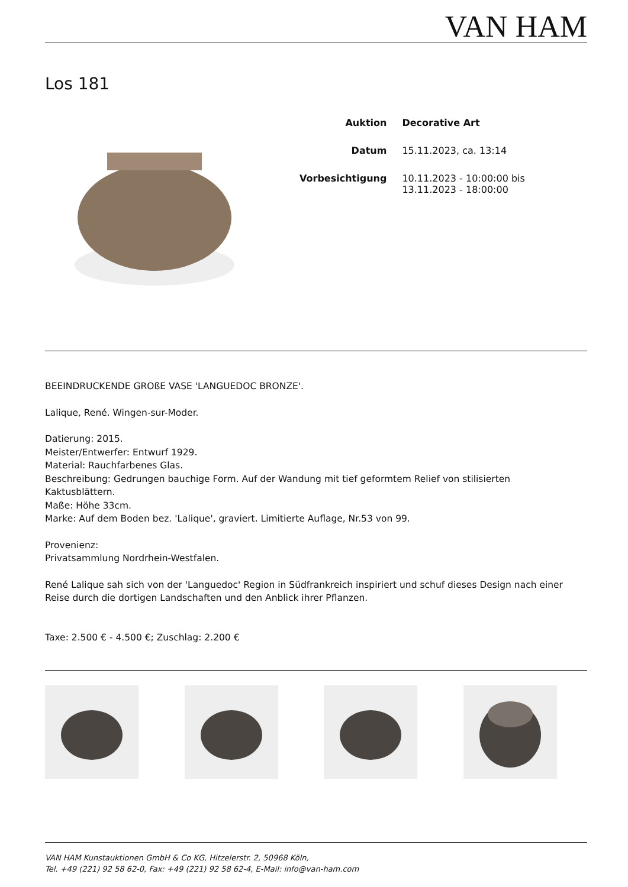VAN HAM
Los 181
| Auktion | Decorative Art |
| Datum | 15.11.2023, ca. 13:14 |
| Vorbesichtigung | 10.11.2023 - 10:00:00 bis 13.11.2023 - 18:00:00 |
BEEINDRUCKENDE GROßE VASE 'LANGUEDOC BRONZE'.
Lalique, René. Wingen-sur-Moder.
Datierung: 2015.
Meister/Entwerfer: Entwurf 1929.
Material: Rauchfarbenes Glas.
Beschreibung: Gedrungen bauchige Form. Auf der Wandung mit tief geformtem Relief von stilisierten
Kaktusblättern.
Maße: Höhe 33cm.
Marke: Auf dem Boden bez. 'Lalique', graviert. Limitierte Auflage, Nr.53 von 99.
Provenienz:
Privatsammlung Nordrhein-Westfalen.
René Lalique sah sich von der 'Languedoc' Region in Südfrankreich inspiriert und schuf dieses Design nach einer Reise durch die dortigen Landschaften und den Anblick ihrer Pflanzen.
Taxe: 2.500 € - 4.500 €; Zuschlag: 2.200 €
VAN HAM Kunstauktionen GmbH & Co KG, Hitzelerstr. 2, 50968 Köln,
Tel. +49 (221) 92 58 62-0, Fax: +49 (221) 92 58 62-4, E-Mail: info@van-ham.com